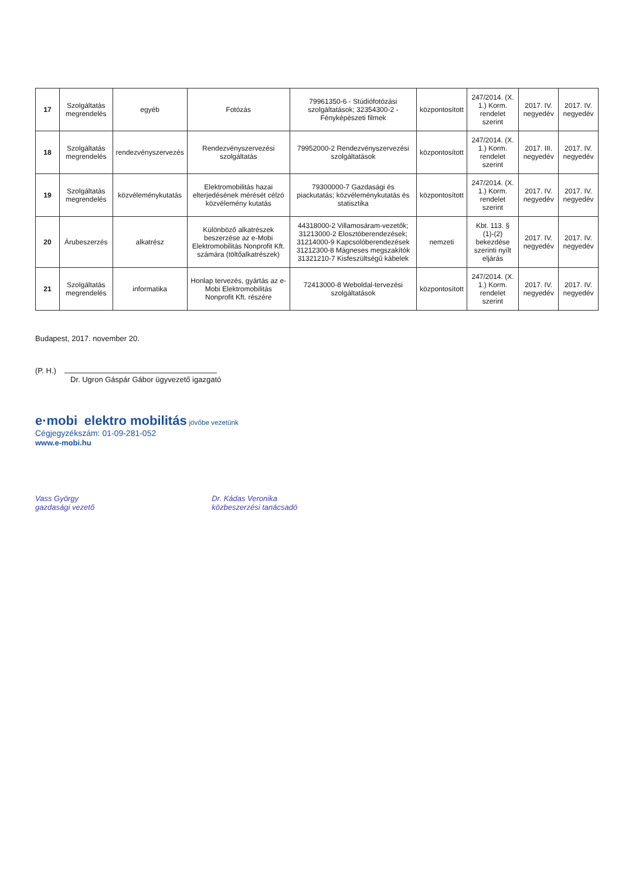| 17 | Szolgáltatás megrendelés | egyéb | Fotózás | 79961350-6 - Stúdiófotózási szolgáltatások; 32354300-2 - Fényképészeti filmek | központosított | 247/2014. (X. 1.) Korm. rendelet szerint | 2017. IV. negyedév | 2017. IV. negyedév |
| 18 | Szolgáltatás megrendelés | rendezvényszervezés | Rendezvényszervezési szolgáltatás | 79952000-2 Rendezvényszervezési szolgáltatások | központosított | 247/2014. (X. 1.) Korm. rendelet szerint | 2017. III. negyedév | 2017. IV. negyedév |
| 19 | Szolgáltatás megrendelés | közvéleménykutatás | Elektromobilitás hazai elterjedésének mérését célzó közvélemény kutatás | 79300000-7 Gazdasági és piackutatás; közvéleménykutatás és statisztika | központosított | 247/2014. (X. 1.) Korm. rendelet szerint | 2017. IV. negyedév | 2017. IV. negyedév |
| 20 | Árubeszerzés | alkatrész | Különböző alkatrészek beszerzése az e-Mobi Elektromobilitás Nonprofit Kft. számára (töltőalkatrészek) | 44318000-2 Villamosáram-vezetők; 31213000-2 Elosztóberendezések; 31214000-9 Kapcsolóberendezések 31212300-8 Mágneses megszakítók 31321210-7 Kisfeszültségű kábelek | nemzeti | Kbt. 113. § (1)-(2) bekezdése szerinti nyílt eljárás | 2017. IV. negyedév | 2017. IV. negyedév |
| 21 | Szolgáltatás megrendelés | informatika | Honlap tervezés, gyártás az e-Mobi Elektromobilitás Nonprofit Kft. részére | 72413000-8 Weboldal-tervezési szolgáltatások | központosított | 247/2014. (X. 1.) Korm. rendelet szerint | 2017. IV. negyedév | 2017. IV. negyedév |
Budapest, 2017. november 20.
(P. H.)
Dr. Ugron Gáspár Gábor ügyvezető igazgató
e·mobi elektro mobilitás jövőbe vezetünk
Cégjegyzékszám: 01-09-281-052
www.e-mobi.hu
Vass György
gazdasági vezető
Dr. Kádas Veronika
közbeszerzési tanácsadó